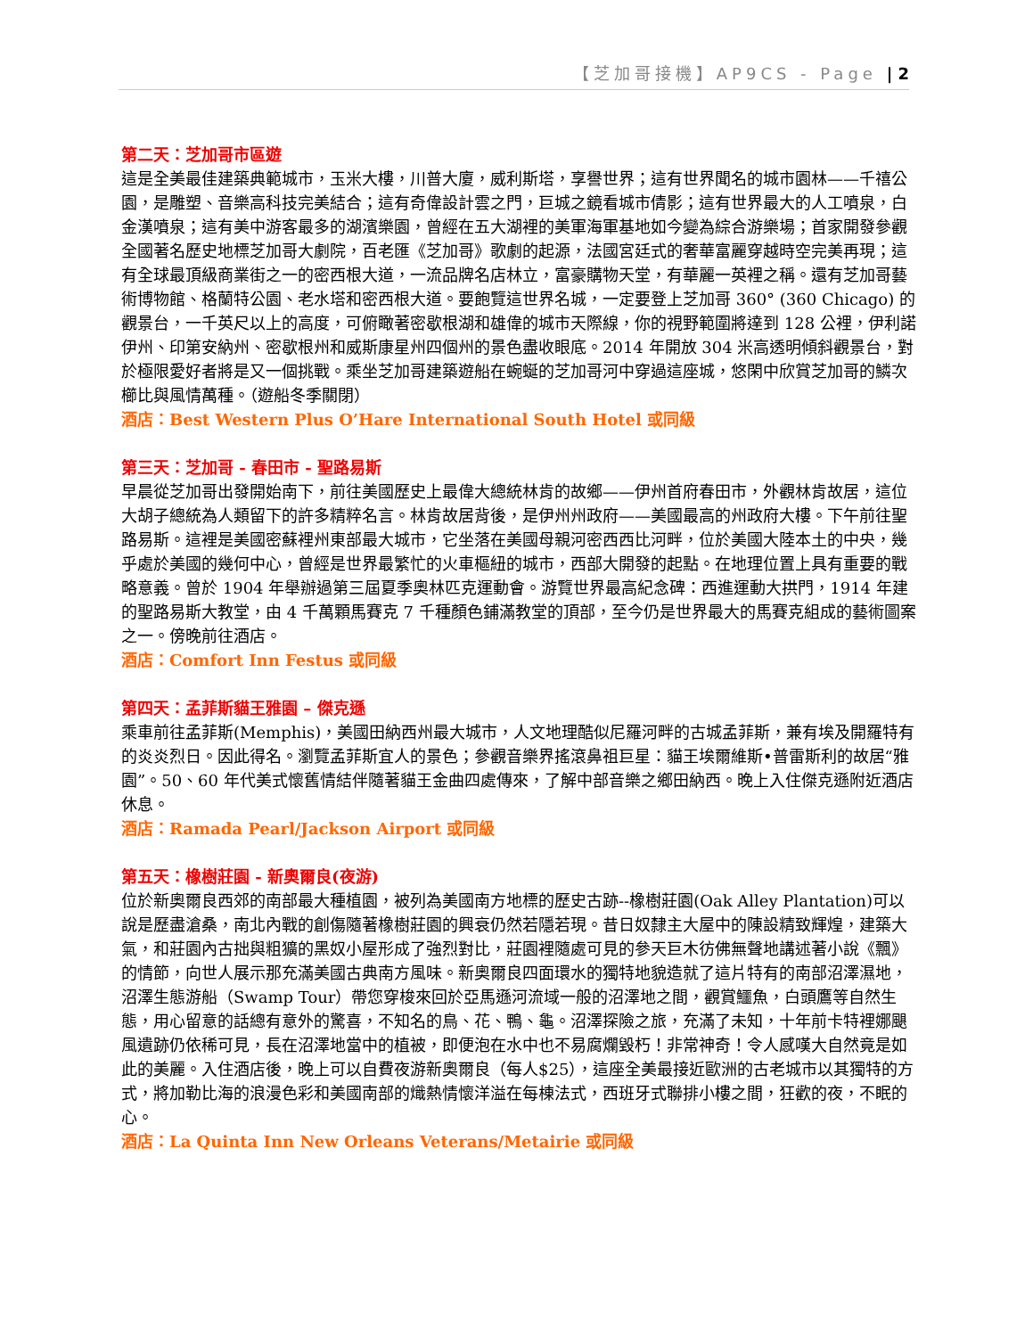【芝加哥接機】AP9CS - Page | 2
第二天：芝加哥市區遊
這是全美最佳建築典範城市，玉米大樓，川普大廈，威利斯塔，享譽世界；這有世界聞名的城市園林——千禧公園，是雕塑、音樂高科技完美結合；這有奇偉設計雲之門，巨城之鏡看城市倩影；這有世界最大的人工噴泉，白金漢噴泉；這有美中游客最多的湖濱樂園，曾經在五大湖裡的美軍海軍基地如今變為綜合游樂場；首家開發參觀全國著名歷史地標芝加哥大劇院，百老匯《芝加哥》歌劇的起源，法國宮廷式的奢華富麗穿越時空完美再現；這有全球最頂級商業街之一的密西根大道，一流品牌名店林立，富豪購物天堂，有華麗一英裡之稱。還有芝加哥藝術博物館、格蘭特公園、老水塔和密西根大道。要飽覽這世界名城，一定要登上芝加哥 360° (360 Chicago) 的觀景台，一千英尺以上的高度，可俯瞰著密歇根湖和雄偉的城市天際線，你的視野範圍將達到 128 公裡，伊利諾伊州、印第安納州、密歇根州和威斯康星州四個州的景色盡收眼底。2014 年開放 304 米高透明傾斜觀景台，對於極限愛好者將是又一個挑戰。乘坐芝加哥建築遊船在蜿蜒的芝加哥河中穿過這座城，悠閑中欣賞芝加哥的鱗次櫛比與風情萬種。（遊船冬季關閉）
酒店：Best Western Plus O’Hare International South Hotel 或同級
第三天：芝加哥 - 春田市 - 聖路易斯
早晨從芝加哥出發開始南下，前往美國歷史上最偉大總統林肯的故鄉——伊州首府春田市，外觀林肯故居，這位大胡子總統為人類留下的許多精粹名言。林肯故居背後，是伊州州政府——美國最高的州政府大樓。下午前往聖路易斯。這裡是美國密蘇裡州東部最大城市，它坐落在美國母親河密西西比河畔，位於美國大陸本土的中央，幾乎處於美國的幾何中心，曾經是世界最繁忙的火車樞紐的城市，西部大開發的起點。在地理位置上具有重要的戰略意義。曾於 1904 年舉辦過第三屆夏季奧林匹克運動會。游覽世界最高紀念碑：西進運動大拱門，1914 年建的聖路易斯大教堂，由 4 千萬顆馬賽克 7 千種顏色鋪滿教堂的頂部，至今仍是世界最大的馬賽克組成的藝術圖案之一。傍晚前往酒店。
酒店：Comfort Inn Festus 或同級
第四天：孟菲斯貓王雅園 – 傑克遜
乘車前往孟菲斯(Memphis)，美國田納西州最大城市，人文地理酷似尼羅河畔的古城孟菲斯，兼有埃及開羅特有的炎炎烈日。因此得名。瀏覽孟菲斯宜人的景色；參觀音樂界搖滾鼻祖巨星：貓王埃爾維斯•普雷斯利的故居“雅園”。50、60 年代美式懷舊情結伴隨著貓王金曲四處傳來，了解中部音樂之鄉田納西。晚上入住傑克遜附近酒店休息。
酒店：Ramada Pearl/Jackson Airport 或同級
第五天：橡樹莊園 - 新奧爾良(夜游)
位於新奧爾良西郊的南部最大種植園，被列為美國南方地標的歷史古跡--橡樹莊園(Oak Alley Plantation)可以說是歷盡滄桑，南北內戰的創傷隨著橡樹莊園的興衰仍然若隱若現。昔日奴隸主大屋中的陳設精致輝煌，建築大氣，和莊園內古拙與粗獷的黑奴小屋形成了強烈對比，莊園裡隨處可見的參天巨木彷佛無聲地講述著小說《飄》的情節，向世人展示那充滿美國古典南方風味。新奧爾良四面環水的獨特地貌造就了這片特有的南部沼澤濕地，沼澤生態游船（Swamp Tour）帶您穿梭來回於亞馬遜河流域一般的沼澤地之間，觀賞鱷魚，白頭鷹等自然生態，用心留意的話總有意外的驚喜，不知名的鳥、花、鴨、龜。沼澤探險之旅，充滿了未知，十年前卡特裡娜颶風遺跡仍依稀可見，長在沼澤地當中的植被，即便泡在水中也不易腐爛毀朽！非常神奇！令人感嘆大自然竟是如此的美麗。入住酒店後，晚上可以自費夜游新奧爾良（每人$25），這座全美最接近歐洲的古老城市以其獨特的方式，將加勒比海的浪漫色彩和美國南部的熾熱情懷洋溢在每棟法式，西班牙式聯排小樓之間，狂歡的夜，不眠的心。
酒店：La Quinta Inn New Orleans Veterans/Metairie 或同級